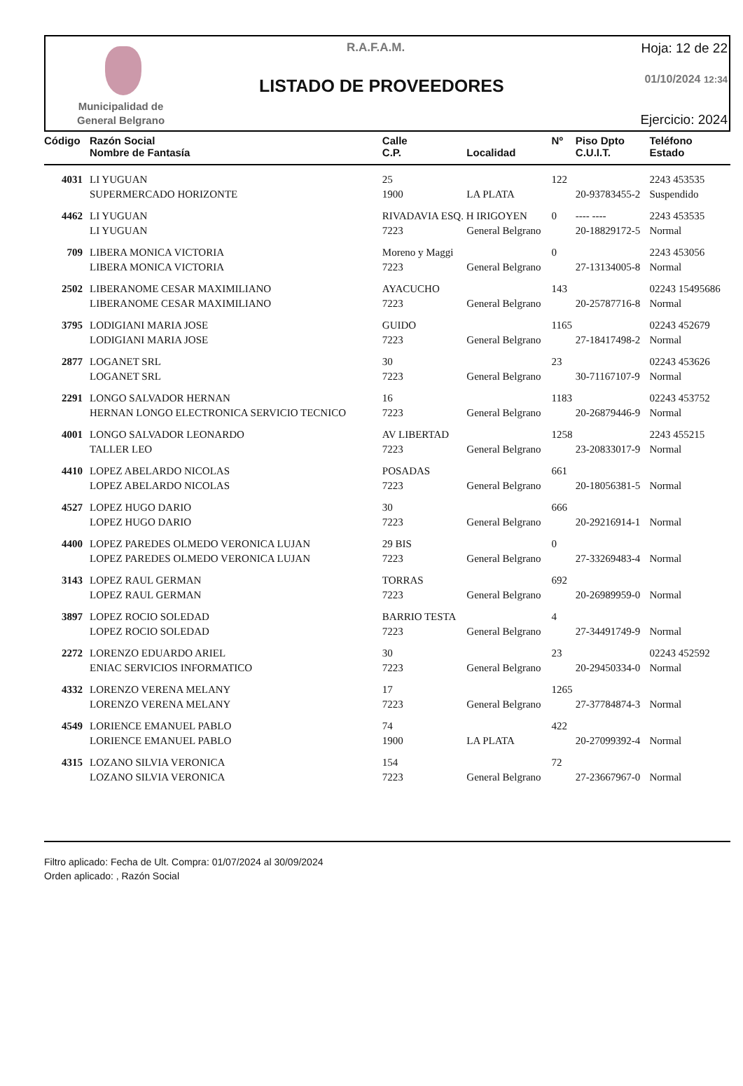Municipalidad de
General Belgrano
R.A.F.A.M.
LISTADO DE PROVEEDORES
Hoja: 12 de 22
01/10/2024 12:34
Ejercicio: 2024
| Código | Razón Social | Calle | | Nº | Piso Dpto | Teléfono |
| --- | --- | --- | --- | --- | --- | --- |
| | Nombre de Fantasía | C.P. | Localidad | | C.U.I.T. | Estado |
| 4031 | LI YUGUAN | 25 | | 122 | | 2243 453535 |
| | SUPERMERCADO HORIZONTE | 1900 | LA PLATA | | 20-93783455-2 | Suspendido |
| 4462 | LI YUGUAN | RIVADAVIA ESQ. H IRIGOYEN | | 0 | ---- ---- | 2243 453535 |
| | LI YUGUAN | 7223 | General Belgrano | | 20-18829172-5 | Normal |
| 709 | LIBERA MONICA VICTORIA | Moreno y Maggi | | 0 | | 2243 453056 |
| | LIBERA MONICA VICTORIA | 7223 | General Belgrano | | 27-13134005-8 | Normal |
| 2502 | LIBERANOME CESAR MAXIMILIANO | AYACUCHO | | 143 | | 02243 15495686 |
| | LIBERANOME CESAR MAXIMILIANO | 7223 | General Belgrano | | 20-25787716-8 | Normal |
| 3795 | LODIGIANI MARIA JOSE | GUIDO | | 1165 | | 02243 452679 |
| | LODIGIANI MARIA JOSE | 7223 | General Belgrano | | 27-18417498-2 | Normal |
| 2877 | LOGANET SRL | 30 | | 23 | | 02243 453626 |
| | LOGANET SRL | 7223 | General Belgrano | | 30-71167107-9 | Normal |
| 2291 | LONGO SALVADOR HERNAN | 16 | | 1183 | | 02243 453752 |
| | HERNAN LONGO ELECTRONICA SERVICIO TECNICO | 7223 | General Belgrano | | 20-26879446-9 | Normal |
| 4001 | LONGO SALVADOR LEONARDO | AV LIBERTAD | | 1258 | | 2243 455215 |
| | TALLER LEO | 7223 | General Belgrano | | 23-20833017-9 | Normal |
| 4410 | LOPEZ ABELARDO NICOLAS | POSADAS | | 661 | | |
| | LOPEZ ABELARDO NICOLAS | 7223 | General Belgrano | | 20-18056381-5 | Normal |
| 4527 | LOPEZ HUGO DARIO | 30 | | 666 | | |
| | LOPEZ HUGO DARIO | 7223 | General Belgrano | | 20-29216914-1 | Normal |
| 4400 | LOPEZ PAREDES OLMEDO VERONICA LUJAN | 29 BIS | | 0 | | |
| | LOPEZ PAREDES OLMEDO VERONICA LUJAN | 7223 | General Belgrano | | 27-33269483-4 | Normal |
| 3143 | LOPEZ RAUL GERMAN | TORRAS | | 692 | | |
| | LOPEZ RAUL GERMAN | 7223 | General Belgrano | | 20-26989959-0 | Normal |
| 3897 | LOPEZ ROCIO SOLEDAD | BARRIO TESTA | | 4 | | |
| | LOPEZ ROCIO SOLEDAD | 7223 | General Belgrano | | 27-34491749-9 | Normal |
| 2272 | LORENZO EDUARDO ARIEL | 30 | | 23 | | 02243 452592 |
| | ENIAC SERVICIOS INFORMATICO | 7223 | General Belgrano | | 20-29450334-0 | Normal |
| 4332 | LORENZO VERENA MELANY | 17 | | 1265 | | |
| | LORENZO VERENA MELANY | 7223 | General Belgrano | | 27-37784874-3 | Normal |
| 4549 | LORIENCE EMANUEL PABLO | 74 | | 422 | | |
| | LORIENCE EMANUEL PABLO | 1900 | LA PLATA | | 20-27099392-4 | Normal |
| 4315 | LOZANO SILVIA VERONICA | 154 | | 72 | | |
| | LOZANO SILVIA VERONICA | 7223 | General Belgrano | | 27-23667967-0 | Normal |
Filtro aplicado: Fecha de Ult. Compra: 01/07/2024 al 30/09/2024
Orden aplicado: , Razón Social